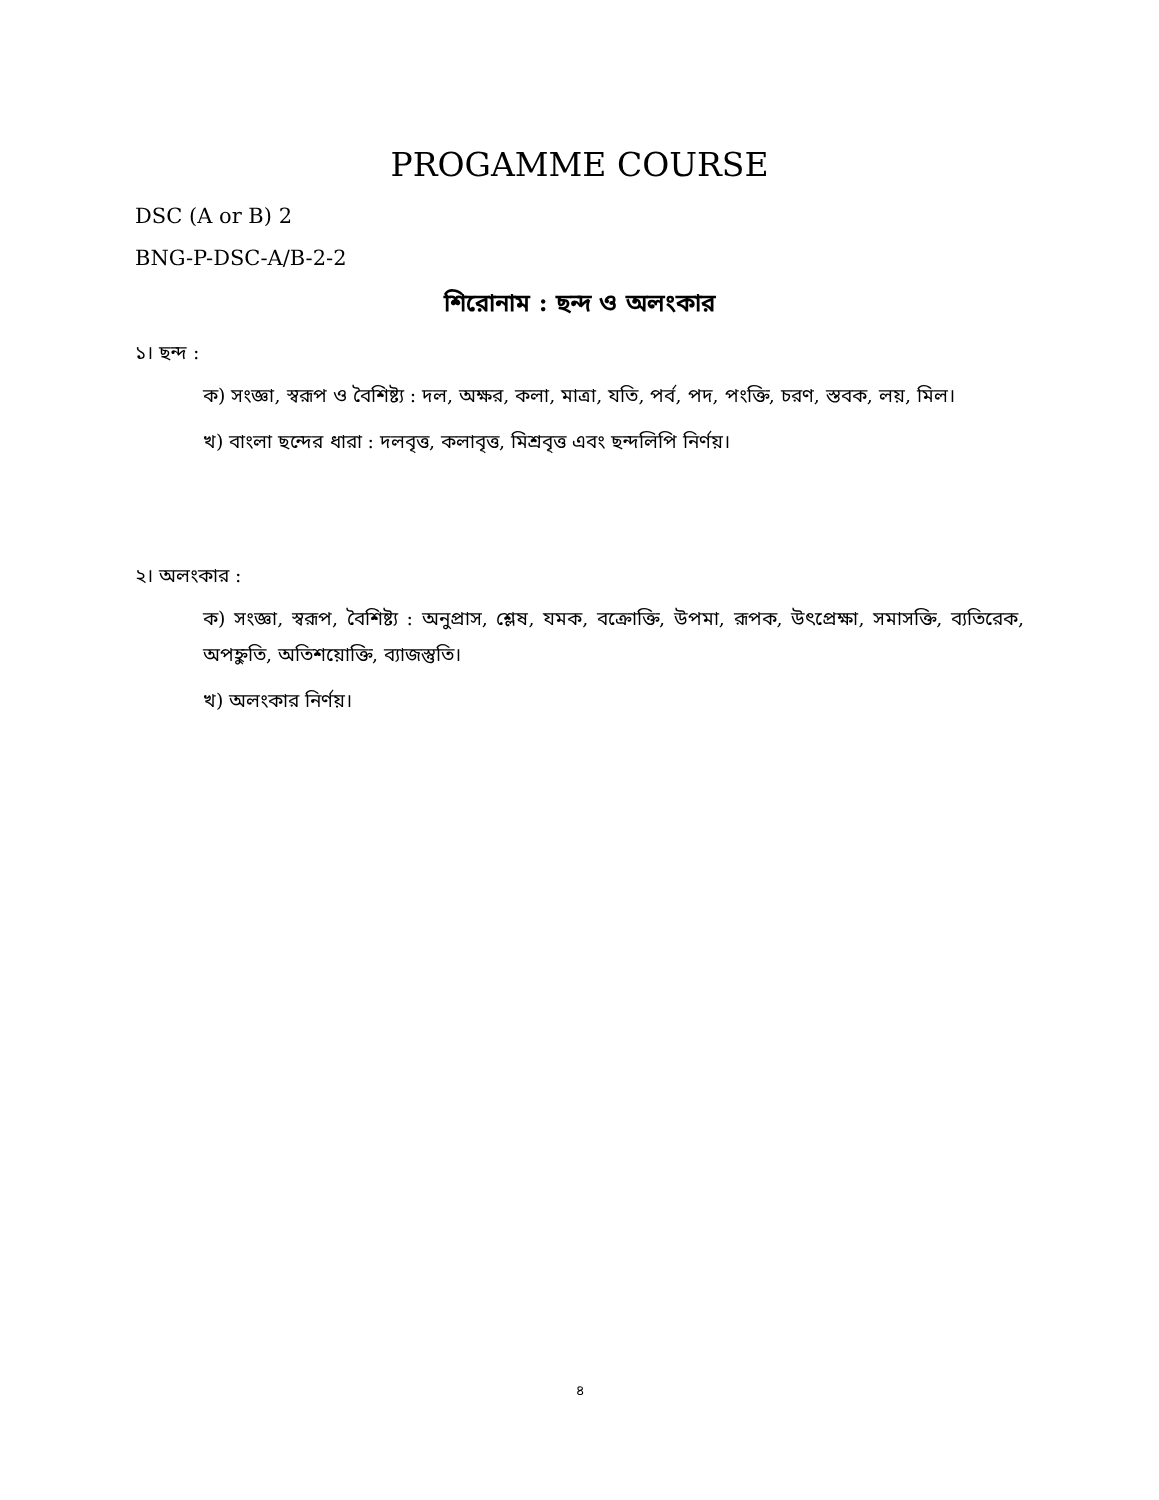PROGAMME COURSE
DSC (A or B) 2
BNG-P-DSC-A/B-2-2
শিরোনাম : ছন্দ ও অলংকার
১। ছন্দ :
ক) সংজ্ঞা, স্বরূপ ও বৈশিষ্ট্য : দল, অক্ষর, কলা, মাত্রা, যতি, পর্ব, পদ, পংক্তি, চরণ, স্তবক, লয়, মিল।
খ) বাংলা ছন্দের ধারা : দলবৃত্ত, কলাবৃত্ত, মিশ্রবৃত্ত এবং ছন্দলিপি নির্ণয়।
২। অলংকার :
ক) সংজ্ঞা, স্বরূপ, বৈশিষ্ট্য : অনুপ্রাস, শ্লেষ, যমক, বক্রোক্তি, উপমা, রূপক, উৎপ্রেক্ষা, সমাসক্তি, ব্যতিরেক, অপহ্নুতি, অতিশয়োক্তি, ব্যাজস্তুতি।
খ) অলংকার নির্ণয়।
৪